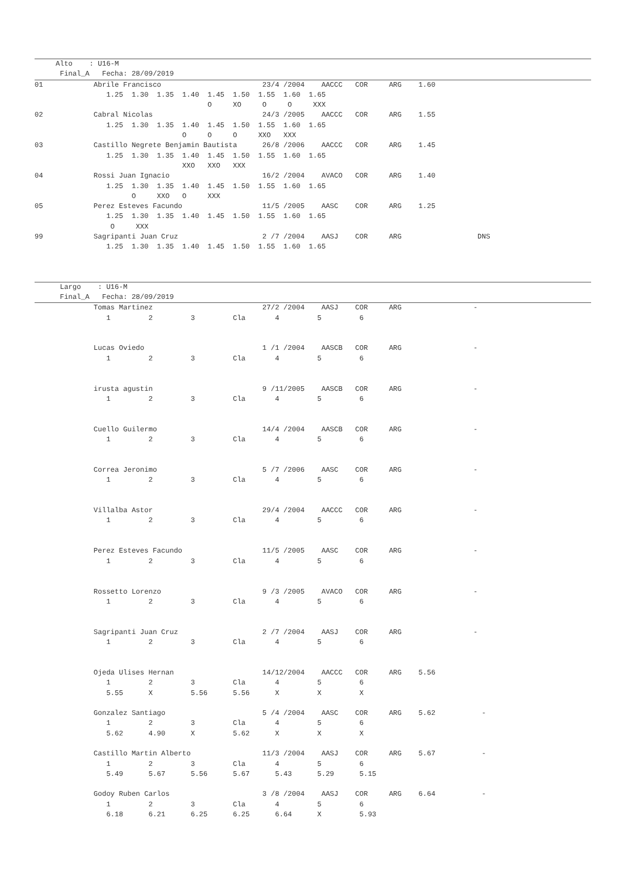Alto    : U16-M
      Final_A   Fecha: 28/09/2019
01            Abrile Francisco                        23/4 /2004    AACCC   COR     ARG    1.60
                 1.25  1.30  1.35  1.40  1.45  1.50  1.55  1.60  1.65
                                         O     XO     O     O     XXX
02            Cabral Nicolas                          24/3 /2005    AACCC   COR     ARG    1.55
                 1.25  1.30  1.35  1.40  1.45  1.50  1.55  1.60  1.65
                                   O     O     O     XXO   XXX
03            Castillo Negrete Benjamin Bautista      26/8 /2006    AACCC   COR     ARG    1.45
                 1.25  1.30  1.35  1.40  1.45  1.50  1.55  1.60  1.65
                                   XXO   XXO   XXX
04            Rossi Juan Ignacio                      16/2 /2004    AVACO   COR     ARG    1.40
                 1.25  1.30  1.35  1.40  1.45  1.50  1.55  1.60  1.65
                       O     XXO   O     XXX
05            Perez Esteves Facundo                   11/5 /2005    AASC    COR     ARG    1.25
                 1.25  1.30  1.35  1.40  1.45  1.50  1.55  1.60  1.65
                  O     XXX
99            Sagripanti Juan Cruz                    2 /7 /2004    AASJ    COR     ARG                  DNS
                 1.25  1.30  1.35  1.40  1.45  1.50  1.55  1.60  1.65
      Largo    : U16-M
      Final_A   Fecha: 28/09/2019
              Tomas Martinez                          27/2 /2004    AASJ    COR     ARG                 -
                 1         2         3         Cla       4         5         6


              Lucas Oviedo                            1 /1 /2004    AASCB   COR     ARG                 -
                 1         2         3         Cla       4         5         6


              irusta agustin                          9 /11/2005    AASCB   COR     ARG                 -
                 1         2         3         Cla       4         5         6


              Cuello Guilermo                         14/4 /2004    AASCB   COR     ARG                 -
                 1         2         3         Cla       4         5         6


              Correa Jeronimo                         5 /7 /2006    AASC    COR     ARG                 -
                 1         2         3         Cla       4         5         6


              Villalba Astor                          29/4 /2004    AACCC   COR     ARG                 -
                 1         2         3         Cla       4         5         6


              Perez Esteves Facundo                   11/5 /2005    AASC    COR     ARG                 -
                 1         2         3         Cla       4         5         6


              Rossetto Lorenzo                        9 /3 /2005    AVACO   COR     ARG                 -
                 1         2         3         Cla       4         5         6


              Sagripanti Juan Cruz                    2 /7 /2004    AASJ    COR     ARG                 -
                 1         2         3         Cla       4         5         6


              Ojeda Ulises Hernan                     14/12/2004    AACCC   COR     ARG    5.56
                 1         2         3         Cla       4         5         6
                 5.55      X         5.56      5.56      X         X         X

              Gonzalez Santiago                       5 /4 /2004    AASC    COR     ARG    5.62           -
                 1         2         3         Cla       4         5         6
                 5.62      4.90      X         5.62      X         X         X

              Castillo Martin Alberto                 11/3 /2004    AASJ    COR     ARG    5.67           -
                 1         2         3         Cla       4         5         6
                 5.49      5.67      5.56      5.67      5.43      5.29      5.15

              Godoy Ruben Carlos                      3 /8 /2004    AASJ    COR     ARG    6.64           -
                 1         2         3         Cla       4         5         6
                 6.18      6.21      6.25      6.25      6.64      X         5.93